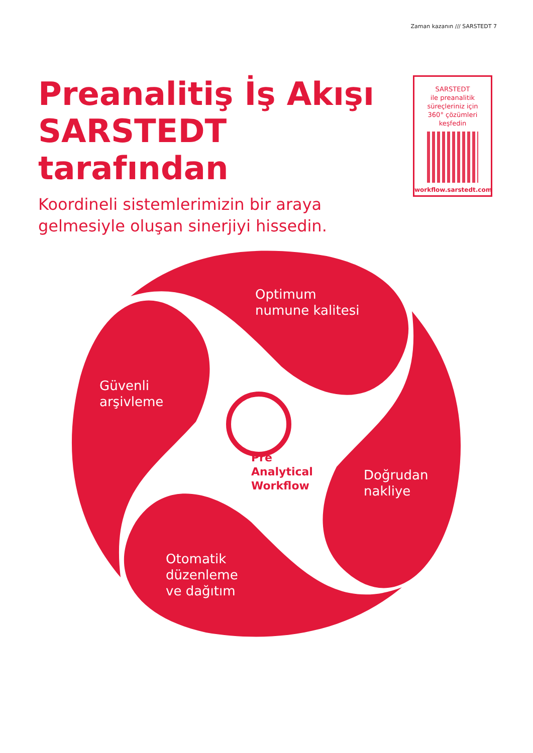Zaman kazanın /// SARSTEDT 7
Preanalitiş İş Akışı SARSTEDT tarafından
Koordineli sistemlerimizin bir araya gelmesiyle oluşan sinerjiyi hissedin.
SARSTEDT
ile preanalitik
süreçleriniz için
360° çözümleri
keşfedin
workflow.sarstedt.com
Optimum
numune kalitesi
Güvenli
arşivleme
Doğrudan
nakliye
Otomatik
düzenleme
ve dağıtım
Pre
Analytical
Workflow